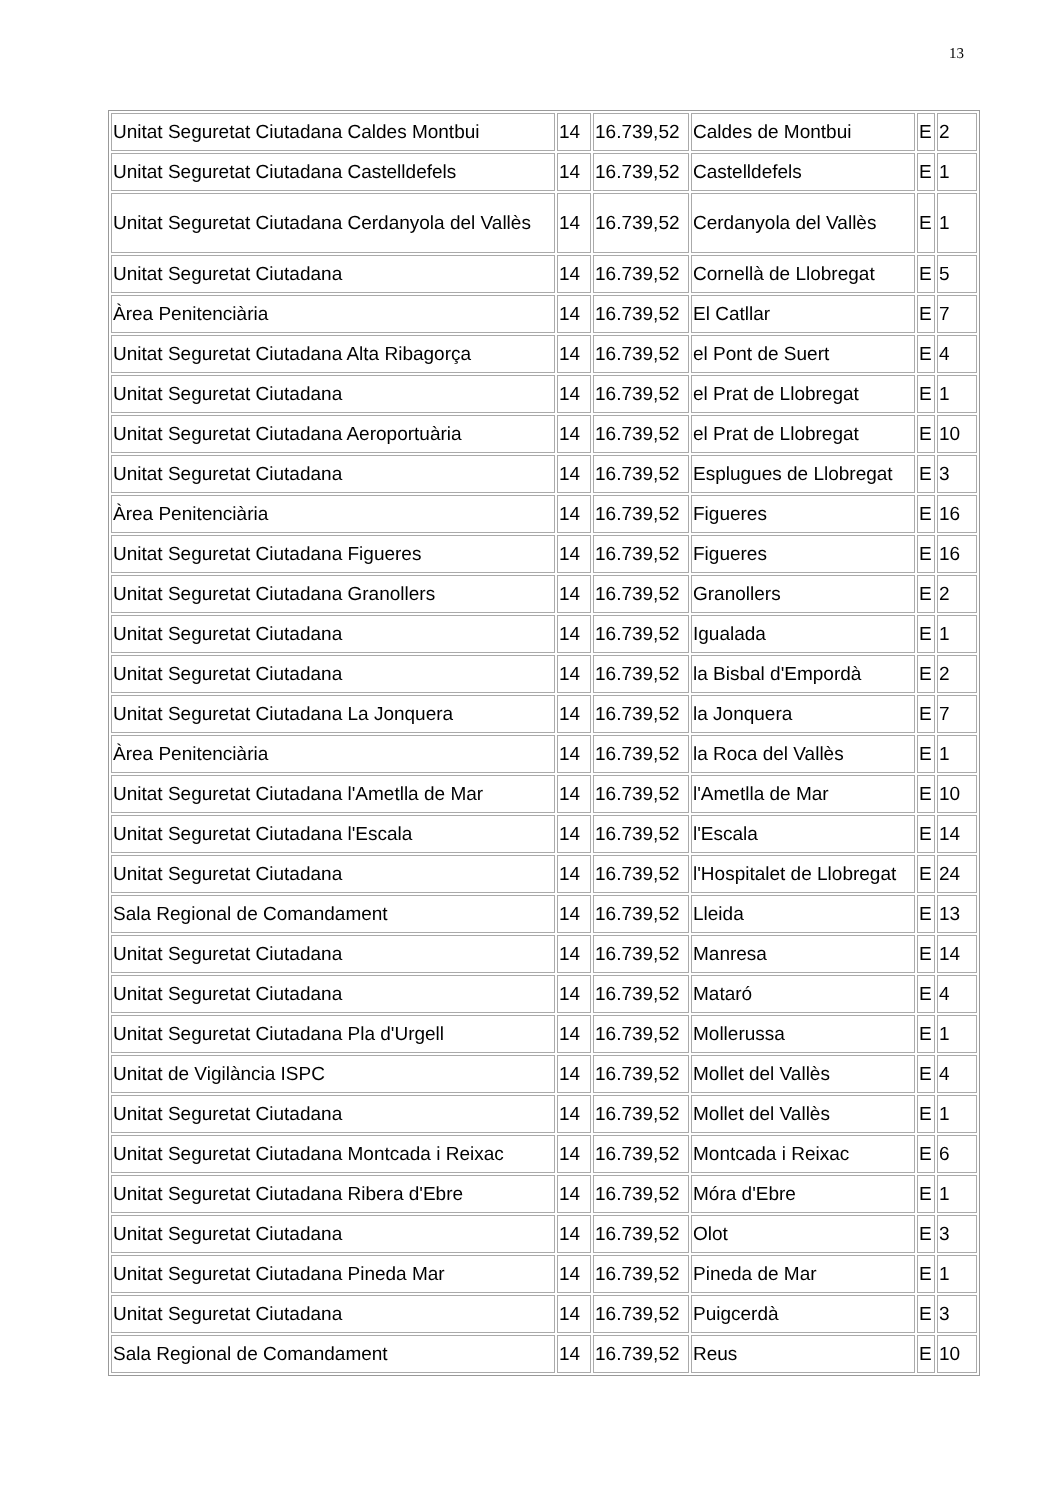13
| Unitat Seguretat Ciutadana Caldes Montbui | 14 | 16.739,52 | Caldes de Montbui | E | 2 |
| Unitat Seguretat Ciutadana Castelldefels | 14 | 16.739,52 | Castelldefels | E | 1 |
| Unitat Seguretat Ciutadana Cerdanyola del Vallès | 14 | 16.739,52 | Cerdanyola del Vallès | E | 1 |
| Unitat Seguretat Ciutadana | 14 | 16.739,52 | Cornellà de Llobregat | E | 5 |
| Àrea Penitenciària | 14 | 16.739,52 | El Catllar | E | 7 |
| Unitat Seguretat Ciutadana Alta Ribagorça | 14 | 16.739,52 | el Pont de Suert | E | 4 |
| Unitat Seguretat Ciutadana | 14 | 16.739,52 | el Prat de Llobregat | E | 1 |
| Unitat Seguretat Ciutadana Aeroportuària | 14 | 16.739,52 | el Prat de Llobregat | E | 10 |
| Unitat Seguretat Ciutadana | 14 | 16.739,52 | Esplugues de Llobregat | E | 3 |
| Àrea Penitenciària | 14 | 16.739,52 | Figueres | E | 16 |
| Unitat Seguretat Ciutadana Figueres | 14 | 16.739,52 | Figueres | E | 16 |
| Unitat Seguretat Ciutadana Granollers | 14 | 16.739,52 | Granollers | E | 2 |
| Unitat Seguretat Ciutadana | 14 | 16.739,52 | Igualada | E | 1 |
| Unitat Seguretat Ciutadana | 14 | 16.739,52 | la Bisbal d'Empordà | E | 2 |
| Unitat Seguretat Ciutadana La Jonquera | 14 | 16.739,52 | la Jonquera | E | 7 |
| Àrea Penitenciària | 14 | 16.739,52 | la Roca del Vallès | E | 1 |
| Unitat Seguretat Ciutadana l'Ametlla de Mar | 14 | 16.739,52 | l'Ametlla de Mar | E | 10 |
| Unitat Seguretat Ciutadana l'Escala | 14 | 16.739,52 | l'Escala | E | 14 |
| Unitat Seguretat Ciutadana | 14 | 16.739,52 | l'Hospitalet de Llobregat | E | 24 |
| Sala Regional de Comandament | 14 | 16.739,52 | Lleida | E | 13 |
| Unitat Seguretat Ciutadana | 14 | 16.739,52 | Manresa | E | 14 |
| Unitat Seguretat Ciutadana | 14 | 16.739,52 | Mataró | E | 4 |
| Unitat Seguretat Ciutadana Pla d'Urgell | 14 | 16.739,52 | Mollerussa | E | 1 |
| Unitat de Vigilància ISPC | 14 | 16.739,52 | Mollet del Vallès | E | 4 |
| Unitat Seguretat Ciutadana | 14 | 16.739,52 | Mollet del Vallès | E | 1 |
| Unitat Seguretat Ciutadana Montcada i Reixac | 14 | 16.739,52 | Montcada i Reixac | E | 6 |
| Unitat Seguretat Ciutadana Ribera d'Ebre | 14 | 16.739,52 | Móra d'Ebre | E | 1 |
| Unitat Seguretat Ciutadana | 14 | 16.739,52 | Olot | E | 3 |
| Unitat Seguretat Ciutadana Pineda Mar | 14 | 16.739,52 | Pineda de Mar | E | 1 |
| Unitat Seguretat Ciutadana | 14 | 16.739,52 | Puigcerdà | E | 3 |
| Sala Regional de Comandament | 14 | 16.739,52 | Reus | E | 10 |